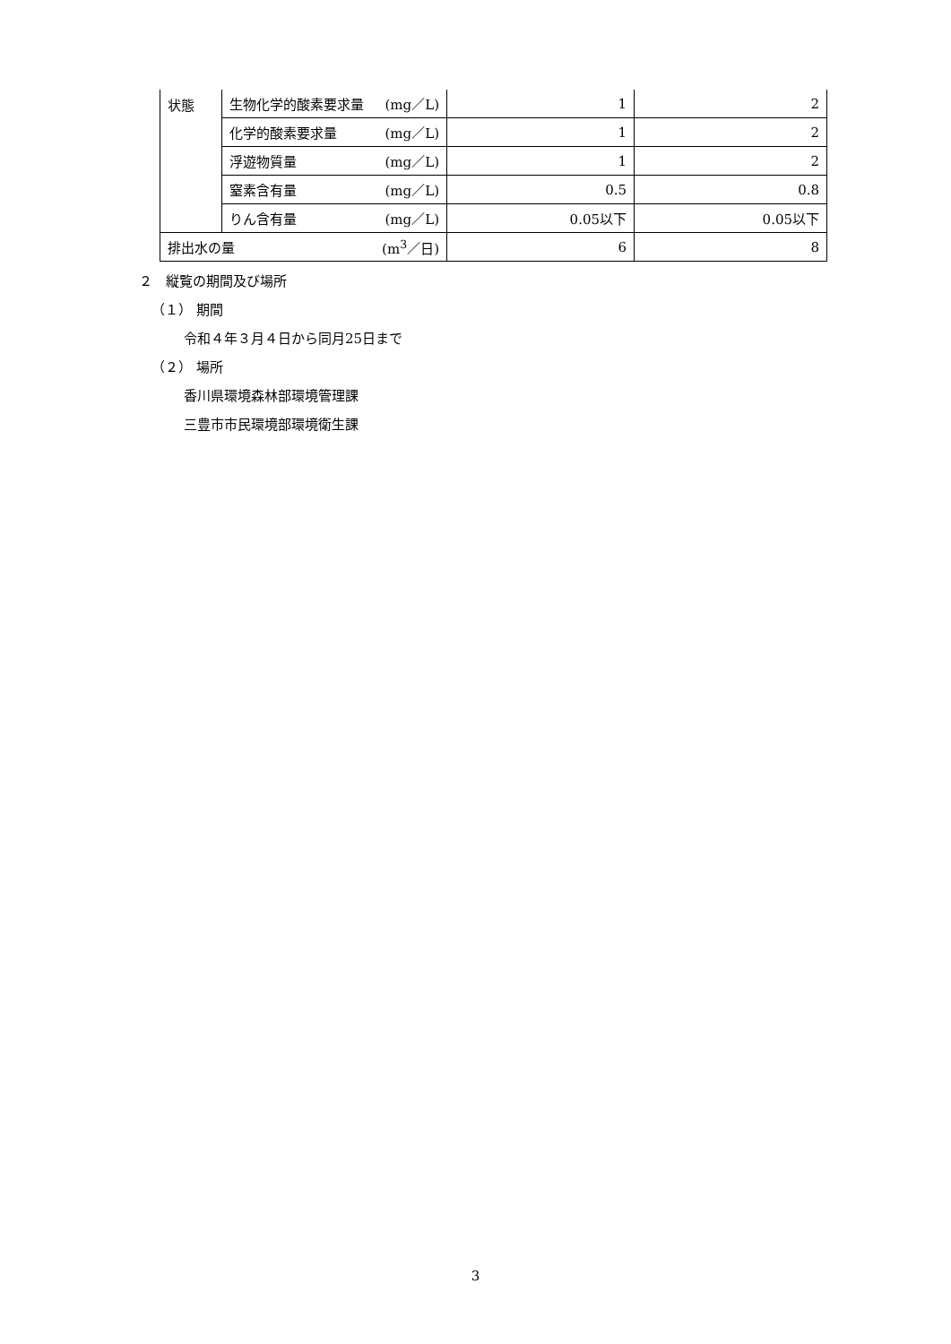| 状態 | 生物化学的酸素要求量 (mg／L) | 1 | 2 |
| | 化学的酸素要求量 (mg／L) | 1 | 2 |
| | 浮遊物質量 (mg／L) | 1 | 2 |
| | 窒素含有量 (mg／L) | 0.5 | 0.8 |
| | りん含有量 (mg／L) | 0.05以下 | 0.05以下 |
| 排出水の量 (m<sup>3</sup>／日) | | 6 | 8 |
２　縦覧の期間及び場所
（１） 期間
令和４年３月４日から同月25日まで
（２） 場所
香川県環境森林部環境管理課
三豊市市民環境部環境衛生課
3